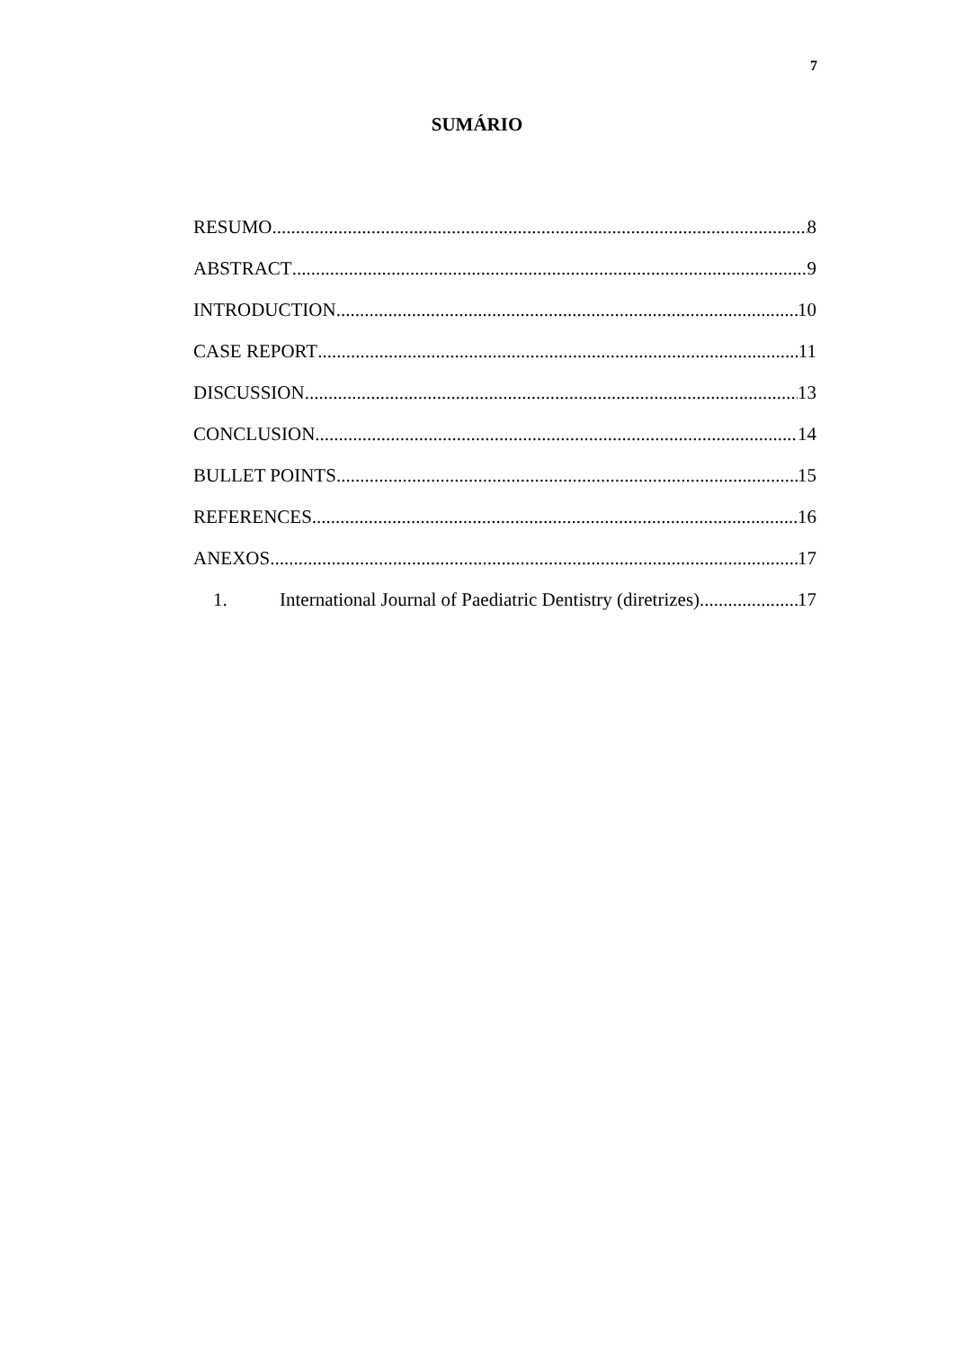7
SUMÁRIO
RESUMO 8
ABSTRACT 9
INTRODUCTION 10
CASE REPORT 11
DISCUSSION 13
CONCLUSION 14
BULLET POINTS 15
REFERENCES 16
ANEXOS 17
1. International Journal of Paediatric Dentistry (diretrizes) 17